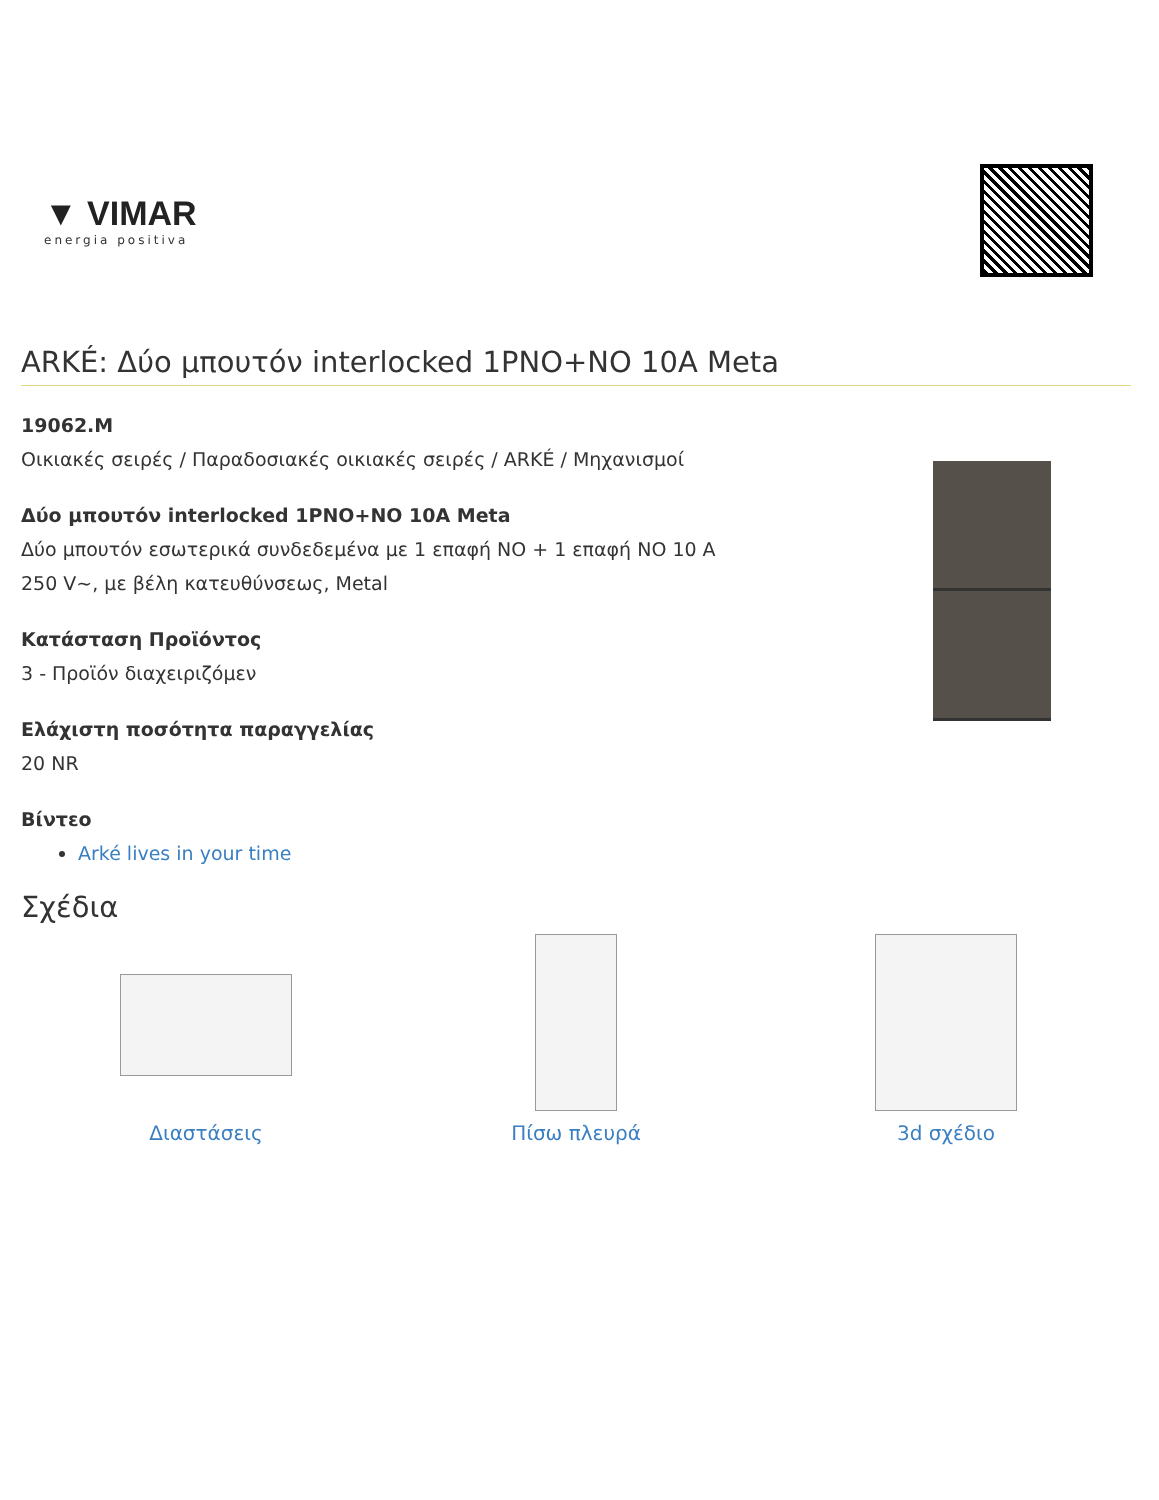▼ VIMAR
energia positiva
ARKÉ: Δύο μπουτόν interlocked 1PNO+NO 10A Meta
19062.M
Οικιακές σειρές / Παραδοσιακές οικιακές σειρές / ARKÉ / Μηχανισμοί
Δύο μπουτόν interlocked 1PNO+NO 10A Meta
Δύο μπουτόν εσωτερικά συνδεδεμένα με 1 επαφή NO + 1 επαφή NO 10 A
250 V~, με βέλη κατευθύνσεως, Metal
Κατάσταση Προϊόντος
3 - Προϊόν διαχειριζόμεν
Ελάχιστη ποσότητα παραγγελίας
20 NR
Βίντεο
Arké lives in your time
Σχέδια
Διαστάσεις Πίσω πλευρά 3d σχέδιο